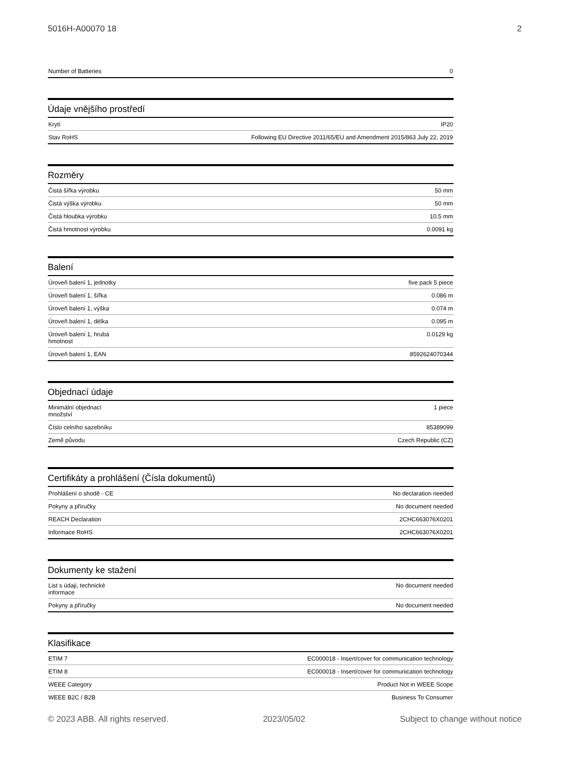5016H-A00070 18 2
| Number of Batteries | 0 |
Údaje vnějšího prostředí
| Krytí | IP20 |
| Stav RoHS | Following EU Directive 2011/65/EU and Amendment 2015/863 July 22, 2019 |
Rozměry
| Čistá šířka výrobku | 50 mm |
| Čistá výška výrobku | 50 mm |
| Čistá hloubka výrobku | 10.5 mm |
| Čistá hmotnost výrobku | 0.0091 kg |
Balení
| Úroveň balení 1, jednotky | five pack 5 piece |
| Úroveň balení 1, šířka | 0.086 m |
| Úroveň balení 1, výška | 0.074 m |
| Úroveň balení 1, délka | 0.095 m |
| Úroveň balení 1, hrubá hmotnost | 0.0129 kg |
| Úroveň balení 1, EAN | 8592624070344 |
Objednací údaje
| Minimální objednací množství | 1 piece |
| Číslo celního sazebníku | 85389099 |
| Země původu | Czech Republic (CZ) |
Certifikáty a prohlášení (Čísla dokumentů)
| Prohlášení o shodě - CE | No declaration needed |
| Pokyny a příručky | No document needed |
| REACH Declaration | 2CHC663076X0201 |
| Informace RoHS | 2CHC663076X0201 |
Dokumenty ke stažení
| List s údaji, technické informace | No document needed |
| Pokyny a příručky | No document needed |
Klasifikace
| ETIM 7 | EC000018 - Insert/cover for communication technology |
| ETIM 8 | EC000018 - Insert/cover for communication technology |
| WEEE Category | Product Not in WEEE Scope |
| WEEE B2C / B2B | Business To Consumer |
© 2023 ABB. All rights reserved. 2023/05/02 Subject to change without notice